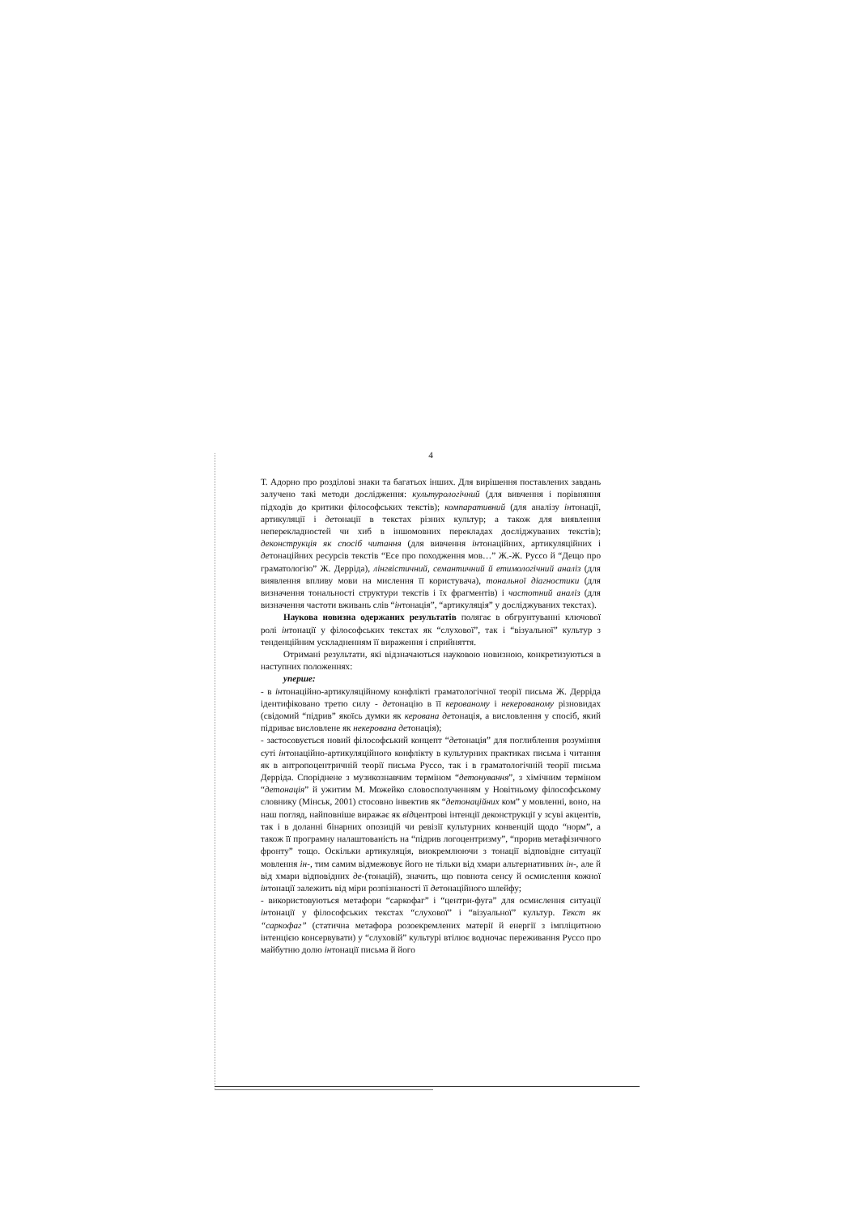4
Т. Адорно про розділові знаки та багатьох інших. Для вирішення поставлених завдань залучено такі методи дослідження: культурологічний (для вивчення і порівняння підходів до критики філософських текстів); компаративний (для аналізу інтонації, артикуляції і детонації в текстах різних культур; а також для виявлення неперекладностей чи хиб в іншомовних перекладах досліджуваних текстів); деконструкція як спосіб читання (для вивчення інтонаційних, артикуляційних і детонаційних ресурсів текстів “Есе про походження мов…” Ж.-Ж. Руссо й “Дещо про граматологію” Ж. Дерріда), лінгвістичний, семантичний й етимологічний аналіз (для виявлення впливу мови на мислення її користувача), тональної діагностики (для визначення тональності структури текстів і їх фрагментів) і частотний аналіз (для визначення частоти вживань слів “інтонація”, “артикуляція” у досліджуваних текстах).
Наукова новизна одержаних результатів полягає в обгрунтуванні ключової ролі інтонації у філософських текстах як “слухової”, так і “візуальної” культур з тенденційним ускладненням її вираження і сприйняття.
Отримані результати, які відзначаються науковою новизною, конкретизуються в наступних положеннях:
уперше:
- в інтонаційно-артикуляційному конфлікті граматологічної теорії письма Ж. Дерріда ідентифіковано третю силу - детонацію в її керованому і некерованому різновидах (свідомий “підрив” якоїсь думки як керована детонація, а висловлення у спосіб, який підриває висловлене як некерована детонація);
- застосовується новий філософський концепт “детонація” для поглиблення розуміння суті інтонаційно-артикуляційного конфлікту в культурних практиках письма і читання як в антропоцентричній теорії письма Руссо, так і в граматологічній теорії письма Дерріда. Споріднене з музикознавчим терміном “детонування”, з хімічним терміном “детонація” й ужитим М. Можейко словосполученням у Новітньому філософському словнику (Мінськ, 2001) стосовно інвектив як “детонаційних ком” у мовленні, воно, на наш погляд, найповніше виражає як відцентрові інтенції деконструкції у зсуві акцентів, так і в доланні бінарних опозицій чи ревізії культурних конвенцій щодо “норм”, а також її програмну налаштованість на “підрив логоцентризму”, “прорив метафізичного фронту” тощо. Оскільки артикуляція, виокремлюючи з тонації відповідне ситуації мовлення ін-, тим самим відмежовує його не тільки від хмари альтернативних ін-, але й від хмари відповідних де-(тонацій), значить, що повнота сенсу й осмислення кожної інтонації залежить від міри розпізнаності її детонаційного шлейфу;
- використовуються метафори “саркофаг” і “центри-фуга” для осмислення ситуації інтонації у філософських текстах “слухової” і “візуальної” культур. Текст як “саркофаг” (статична метафора розоекремлених матерії й енергії з імпліцитною інтенцією консервувати) у “слуховій” культурі втілює водночас переживання Руссо про майбутню долю інтонації письма й його